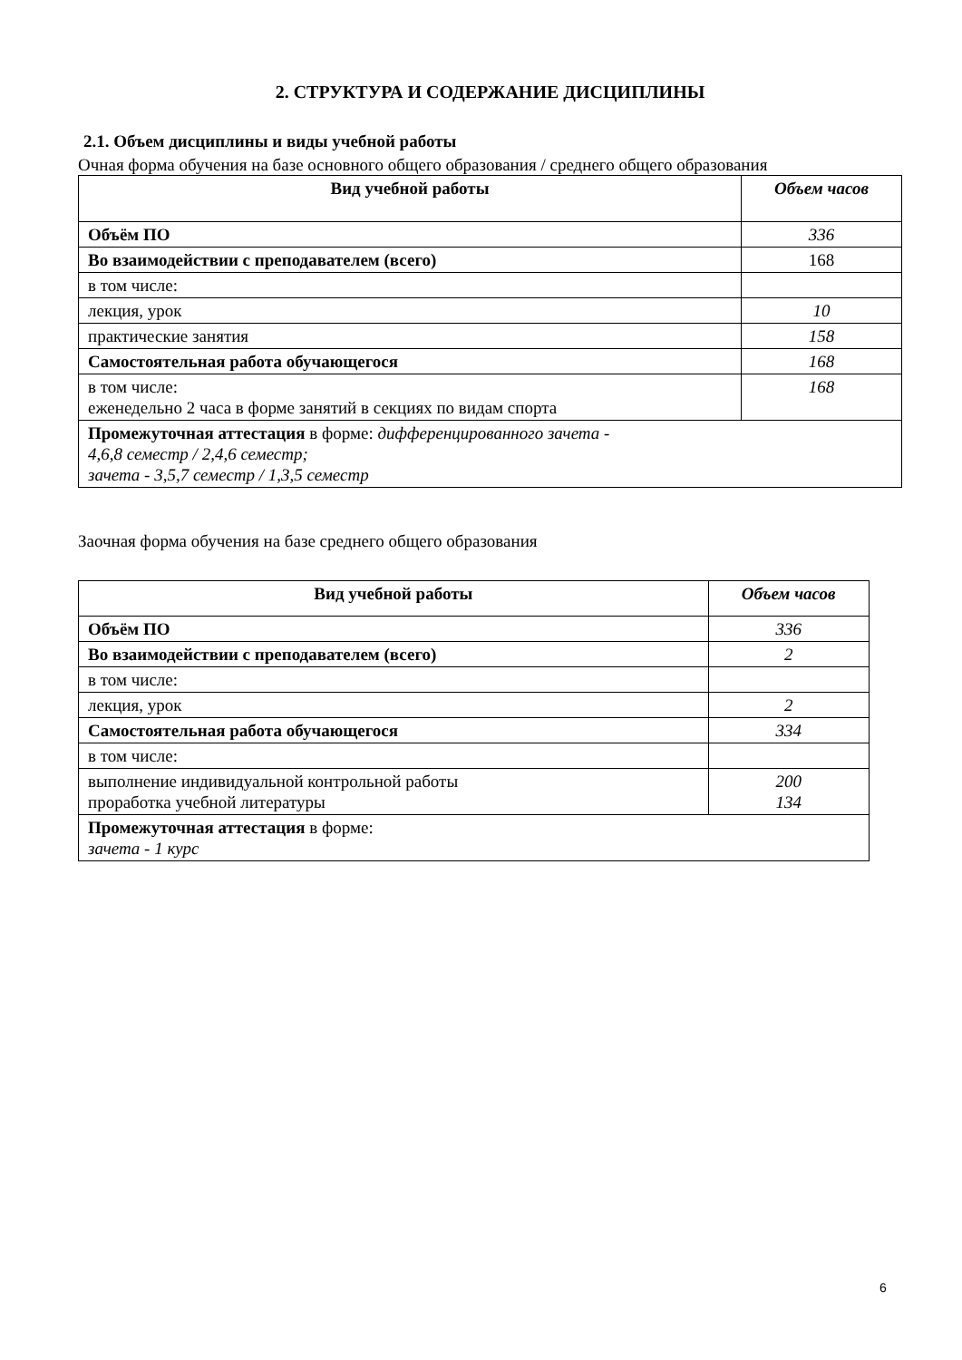2. СТРУКТУРА И СОДЕРЖАНИЕ ДИСЦИПЛИНЫ
2.1. Объем дисциплины и виды учебной работы
Очная форма обучения на базе основного общего образования / среднего общего образования
| Вид учебной работы | Объем часов |
| --- | --- |
| Объём ПО | 336 |
| Во взаимодействии с преподавателем (всего) | 168 |
| в том числе: | |
| лекция, урок | 10 |
| практические занятия | 158 |
| Самостоятельная работа обучающегося | 168 |
| в том числе: еженедельно 2 часа в форме занятий в секциях по видам спорта | 168 |
| Промежуточная аттестация в форме: дифференцированного зачета - 4,6,8 семестр / 2,4,6 семестр; зачета - 3,5,7 семестр / 1,3,5 семестр | |
Заочная форма обучения на базе среднего общего образования
| Вид учебной работы | Объем часов |
| --- | --- |
| Объём ПО | 336 |
| Во взаимодействии с преподавателем (всего) | 2 |
| в том числе: | |
| лекция, урок | 2 |
| Самостоятельная работа обучающегося | 334 |
| в том числе: | |
| выполнение индивидуальной контрольной работы проработка учебной литературы | 200 134 |
| Промежуточная аттестация в форме: зачета - 1 курс | |
6